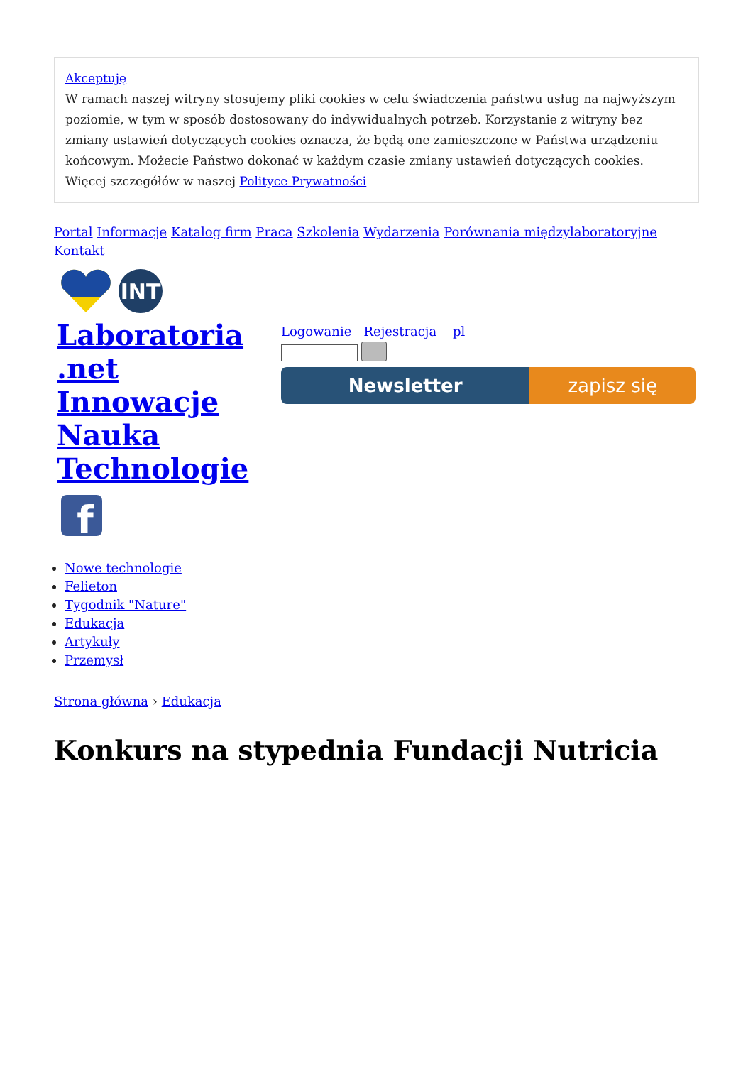Akceptuję
W ramach naszej witryny stosujemy pliki cookies w celu świadczenia państwu usług na najwyższym poziomie, w tym w sposób dostosowany do indywidualnych potrzeb. Korzystanie z witryny bez zmiany ustawień dotyczących cookies oznacza, że będą one zamieszczone w Państwa urządzeniu końcowym. Możecie Państwo dokonać w każdym czasie zmiany ustawień dotyczących cookies. Więcej szczegółów w naszej Polityce Prywatności
Portal Informacje Katalog firm Praca Szkolenia Wydarzenia Porównania międzylaboratoryjne Kontakt
INT
Laboratoria .net Innowacje Nauka Technologie
Logowanie Rejestracja pl
Newsletter zapisz się
f
Nowe technologie
Felieton
Tygodnik "Nature"
Edukacja
Artykuły
Przemysł
Strona główna › Edukacja
Konkurs na stypednia Fundacji Nutricia